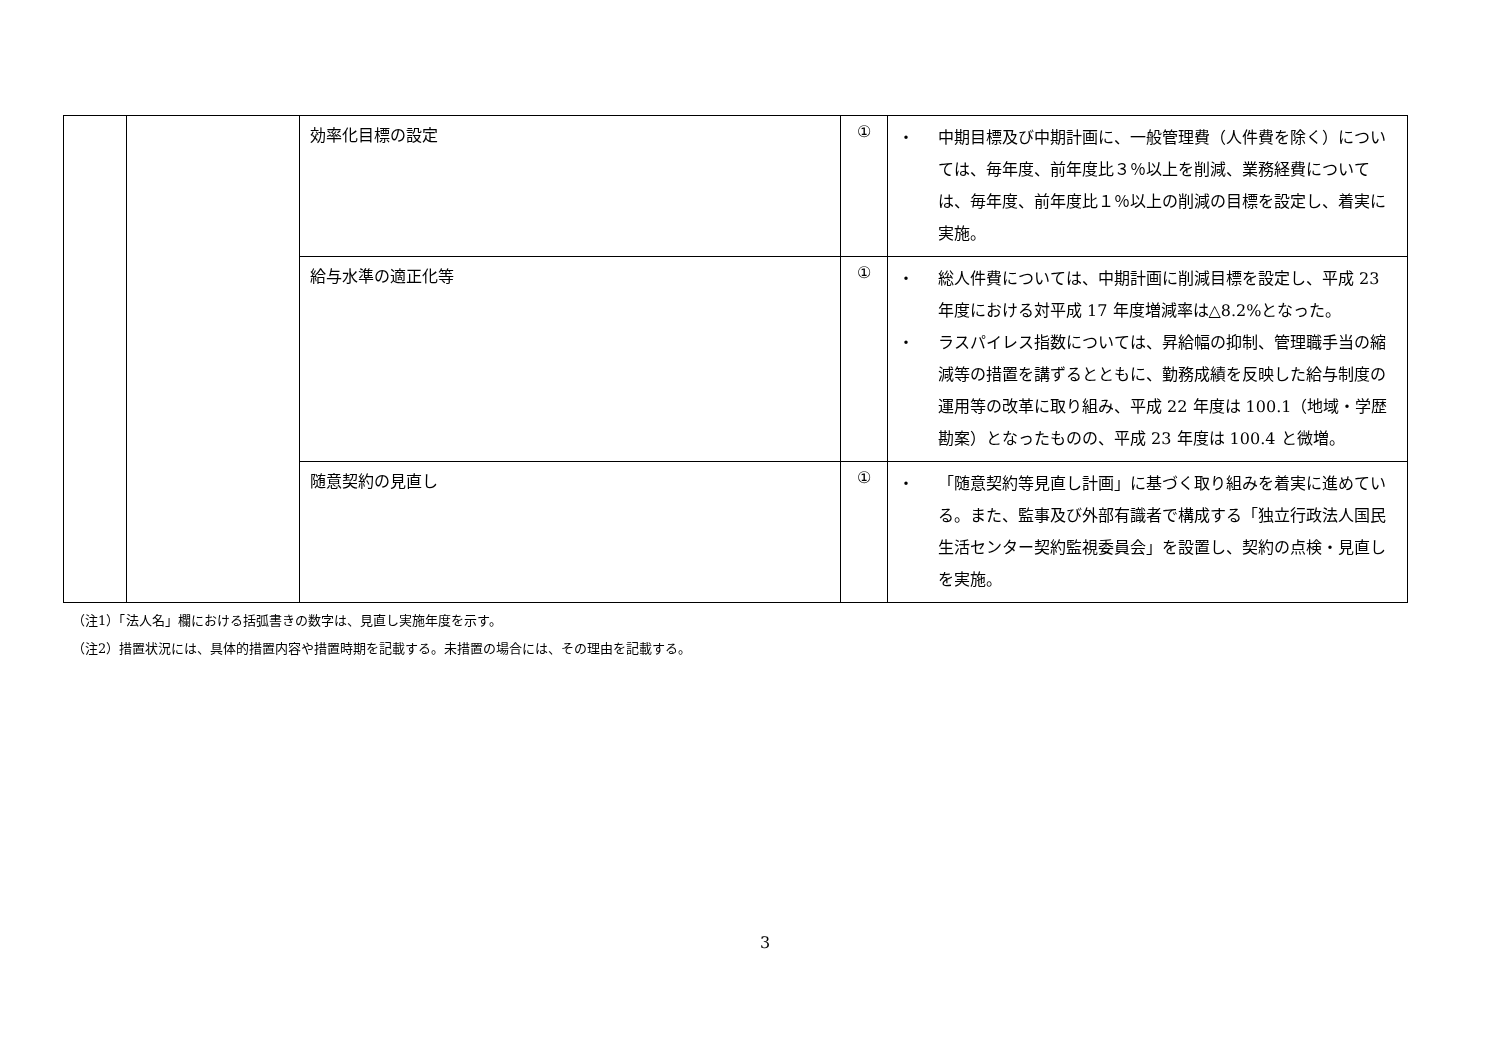| | | 効率化目標の設定 | ① | ・ 中期目標及び中期計画に、一般管理費（人件費を除く）については、毎年度、前年度比３％以上を削減、業務経費については、毎年度、前年度比１％以上の削減の目標を設定し、着実に実施。 |
| | | 給与水準の適正化等 | ① | ・ 総人件費については、中期計画に削減目標を設定し、平成 23 年度における対平成 17 年度増減率は△8.2%となった。 ・ ラスパイレス指数については、昇給幅の抑制、管理職手当の縮減等の措置を講ずるとともに、勤務成績を反映した給与制度の運用等の改革に取り組み、平成 22 年度は 100.1（地域・学歴勘案）となったものの、平成 23 年度は 100.4 と微増。 |
| | | 随意契約の見直し | ① | ・ 「随意契約等見直し計画」に基づく取り組みを着実に進めている。また、監事及び外部有識者で構成する「独立行政法人国民生活センター契約監視委員会」を設置し、契約の点検・見直しを実施。 |
（注1）「法人名」欄における括弧書きの数字は、見直し実施年度を示す。
（注2）措置状況には、具体的措置内容や措置時期を記載する。未措置の場合には、その理由を記載する。
3